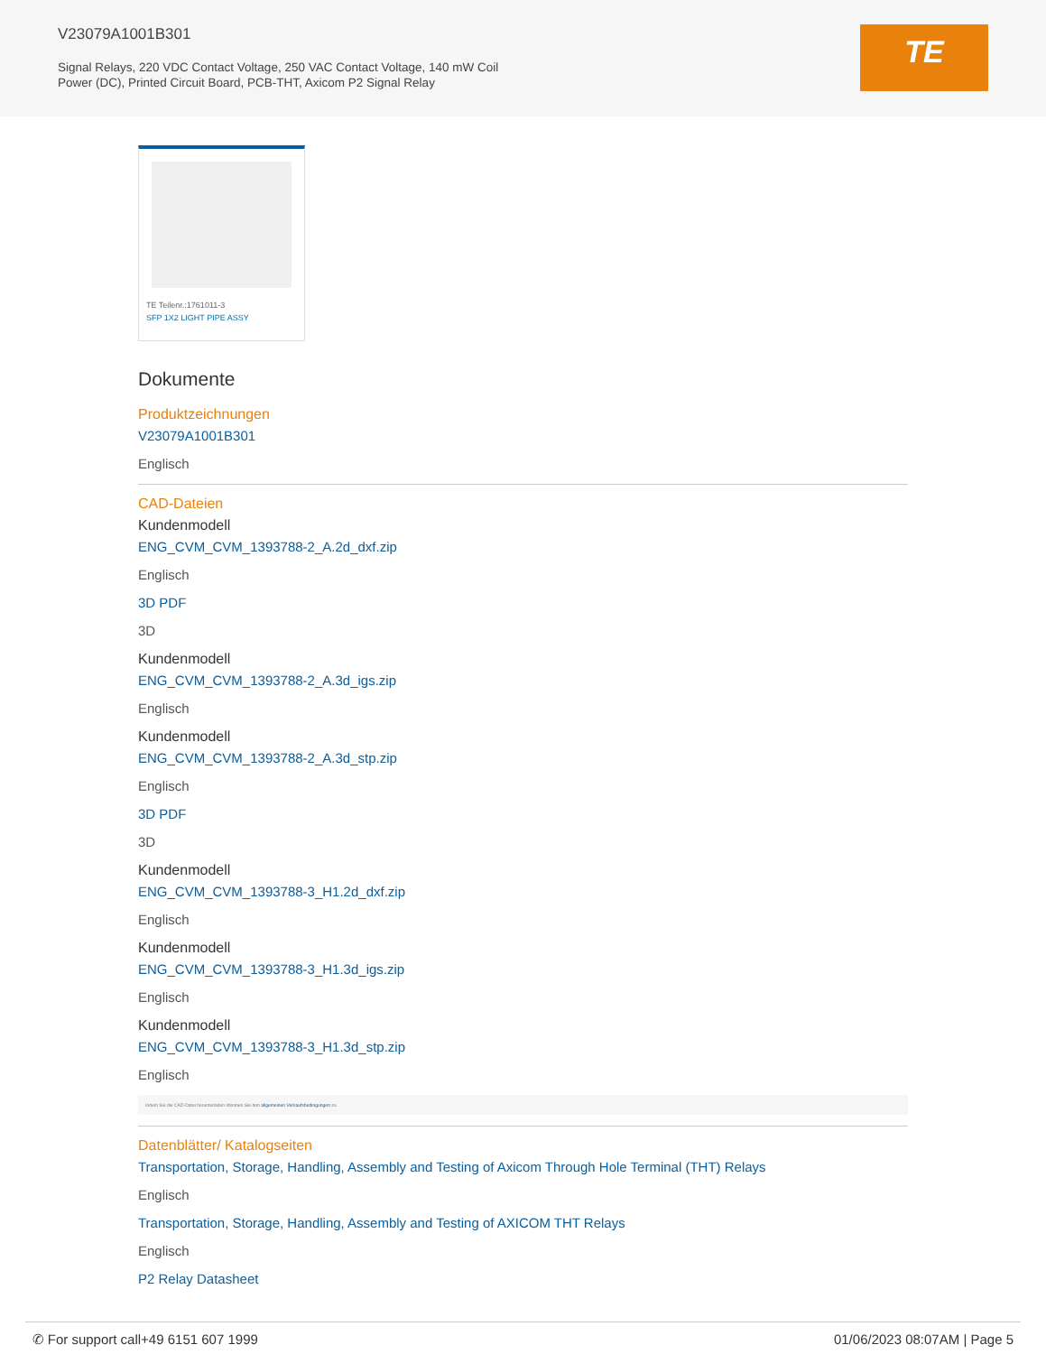V23079A1001B301
Signal Relays, 220 VDC Contact Voltage, 250 VAC Contact Voltage, 140 mW Coil Power (DC), Printed Circuit Board, PCB-THT, Axicom P2 Signal Relay
TE
TE Teilenr.:1761011-3
SFP 1X2 LIGHT PIPE ASSY
Dokumente
Produktzeichnungen
V23079A1001B301
Englisch
CAD-Dateien
Kundenmodell
ENG_CVM_CVM_1393788-2_A.2d_dxf.zip
Englisch
3D PDF
3D
Kundenmodell
ENG_CVM_CVM_1393788-2_A.3d_igs.zip
Englisch
Kundenmodell
ENG_CVM_CVM_1393788-2_A.3d_stp.zip
Englisch
3D PDF
3D
Kundenmodell
ENG_CVM_CVM_1393788-3_H1.2d_dxf.zip
Englisch
Kundenmodell
ENG_CVM_CVM_1393788-3_H1.3d_igs.zip
Englisch
Kundenmodell
ENG_CVM_CVM_1393788-3_H1.3d_stp.zip
Englisch
Indem Sie die CAD-Datei herunterladen stimmen Sie den allgemeinen Verkaufsbedingungen zu.
Datenblätter/ Katalogseiten
Transportation, Storage, Handling, Assembly and Testing of Axicom Through Hole Terminal (THT) Relays
Englisch
Transportation, Storage, Handling, Assembly and Testing of AXICOM THT Relays
Englisch
P2 Relay Datasheet
✆ For support call+49 6151 607 1999 01/06/2023 08:07AM | Page 5